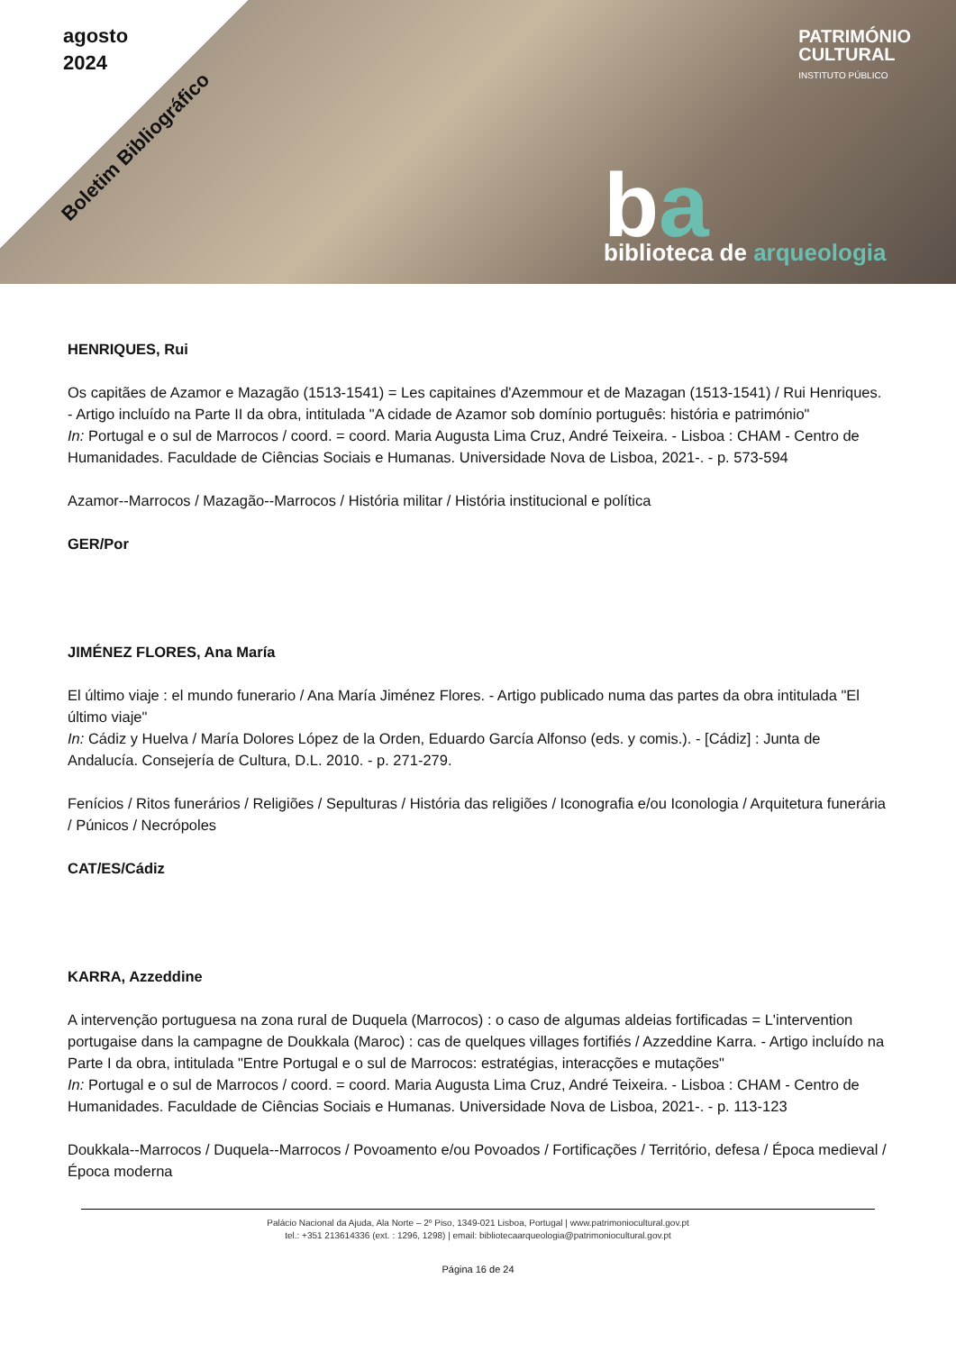agosto
2024
Boletim Bibliográfico
PATRIMÓNIO
CULTURAL
INSTITUTO PÚBLICO
ba biblioteca de arqueologia
HENRIQUES, Rui
Os capitães de Azamor e Mazagão (1513-1541) = Les capitaines d'Azemmour et de Mazagan (1513-1541) / Rui Henriques. - Artigo incluído na Parte II da obra, intitulada "A cidade de Azamor sob domínio português: história e património"
In: Portugal e o sul de Marrocos / coord. = coord. Maria Augusta Lima Cruz, André Teixeira. - Lisboa : CHAM - Centro de Humanidades. Faculdade de Ciências Sociais e Humanas. Universidade Nova de Lisboa, 2021-. - p. 573-594
Azamor--Marrocos / Mazagão--Marrocos / História militar / História institucional e política
GER/Por
JIMÉNEZ FLORES, Ana María
El último viaje : el mundo funerario / Ana María Jiménez Flores. - Artigo publicado numa das partes da obra intitulada "El último viaje"
In: Cádiz y Huelva / María Dolores López de la Orden, Eduardo García Alfonso (eds. y comis.). - [Cádiz] : Junta de Andalucía. Consejería de Cultura, D.L. 2010. - p. 271-279.
Fenícios / Ritos funerários / Religiões / Sepulturas / História das religiões / Iconografia e/ou Iconologia / Arquitetura funerária / Púnicos / Necrópoles
CAT/ES/Cádiz
KARRA, Azzeddine
A intervenção portuguesa na zona rural de Duquela (Marrocos) : o caso de algumas aldeias fortificadas = L'intervention portugaise dans la campagne de Doukkala (Maroc) : cas de quelques villages fortifiés / Azzeddine Karra. - Artigo incluído na Parte I da obra, intitulada "Entre Portugal e o sul de Marrocos: estratégias, interacções e mutações"
In: Portugal e o sul de Marrocos / coord. = coord. Maria Augusta Lima Cruz, André Teixeira. - Lisboa : CHAM - Centro de Humanidades. Faculdade de Ciências Sociais e Humanas. Universidade Nova de Lisboa, 2021-. - p. 113-123
Doukkala--Marrocos / Duquela--Marrocos / Povoamento e/ou Povoados / Fortificações / Território, defesa / Época medieval / Época moderna
Palácio Nacional da Ajuda, Ala Norte – 2º Piso, 1349-021 Lisboa, Portugal | www.patrimoniocultural.gov.pt
tel.: +351 213614336 (ext. : 1296, 1298) | email: bibliotecaarqueologia@patrimoniocultural.gov.pt
Página 16 de 24